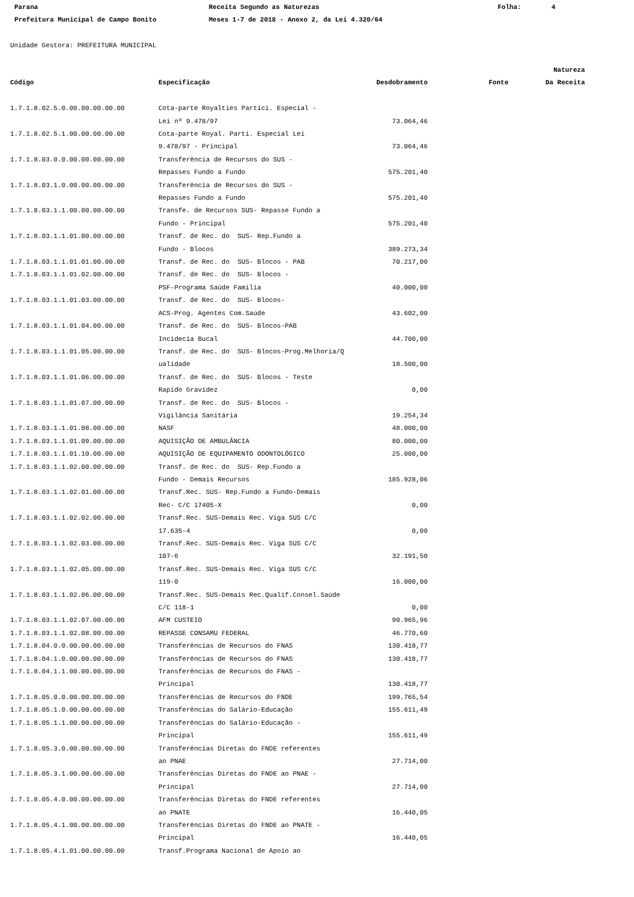Parana Receita Segundo as Naturezas Folha: 4
Prefeitura Municipal de Campo Bonito Meses 1-7 de 2018 - Anexo 2, da Lei 4.320/64
Unidade Gestora: PREFEITURA MUNICIPAL
| | | | | Natureza |
| --- | --- | --- | --- | --- |
| Código | Especificação | Desdobramento | Fonte | Da Receita |
| 1.7.1.8.02.5.0.00.00.00.00.00 | Cota-parte Royalties Partici. Especial - | | | |
| | Lei nº 9.478/97 | 73.064,46 | | |
| 1.7.1.8.02.5.1.00.00.00.00.00 | Cota-parte Royal. Parti. Especial Lei | | | |
| | 9.478/97 - Principal | 73.064,46 | | |
| 1.7.1.8.03.0.0.00.00.00.00.00 | Transferência de Recursos do SUS - | | | |
| | Repasses Fundo a Fundo | 575.201,40 | | |
| 1.7.1.8.03.1.0.00.00.00.00.00 | Transferência de Recursos do SUS - | | | |
| | Repasses Fundo a Fundo | 575.201,40 | | |
| 1.7.1.8.03.1.1.00.00.00.00.00 | Transfe. de Recursos SUS- Repasse Fundo a | | | |
| | Fundo - Principal | 575.201,40 | | |
| 1.7.1.8.03.1.1.01.00.00.00.00 | Transf. de Rec. do SUS- Rep.Fundo a | | | |
| | Fundo - Blocos | 389.273,34 | | |
| 1.7.1.8.03.1.1.01.01.00.00.00 | Transf. de Rec. do SUS- Blocos - PAB | 70.217,00 | | |
| 1.7.1.8.03.1.1.01.02.00.00.00 | Transf. de Rec. do SUS- Blocos - | | | |
| | PSF-Programa Saúde Familia | 40.000,00 | | |
| 1.7.1.8.03.1.1.01.03.00.00.00 | Transf. de Rec. do SUS- Blocos- | | | |
| | ACS-Prog. Agentes Com.Saúde | 43.602,00 | | |
| 1.7.1.8.03.1.1.01.04.00.00.00 | Transf. de Rec. do SUS- Blocos-PAB | | | |
| | Incidecia Bucal | 44.700,00 | | |
| 1.7.1.8.03.1.1.01.05.00.00.00 | Transf. de Rec. do SUS- Blocos-Prog.Melhoria/Q | | | |
| | ualidade | 18.500,00 | | |
| 1.7.1.8.03.1.1.01.06.00.00.00 | Transf. de Rec. do SUS- Blocos - Teste | | | |
| | Rapido Gravidez | 0,00 | | |
| 1.7.1.8.03.1.1.01.07.00.00.00 | Transf. de Rec. do SUS- Blocos - | | | |
| | Vigilância Sanitária | 19.254,34 | | |
| 1.7.1.8.03.1.1.01.08.00.00.00 | NASF | 48.000,00 | | |
| 1.7.1.8.03.1.1.01.09.00.00.00 | AQUISIÇÃO DE AMBULÂNCIA | 80.000,00 | | |
| 1.7.1.8.03.1.1.01.10.00.00.00 | AQUISIÇÃO DE EQUIPAMENTO ODONTOLÓGICO | 25.000,00 | | |
| 1.7.1.8.03.1.1.02.00.00.00.00 | Transf. de Rec. do SUS- Rep.Fundo a | | | |
| | Fundo - Demais Recursos | 185.928,06 | | |
| 1.7.1.8.03.1.1.02.01.00.00.00 | Transf.Rec. SUS- Rep.Fundo a Fundo-Demais | | | |
| | Rec- C/C 17405-X | 0,00 | | |
| 1.7.1.8.03.1.1.02.02.00.00.00 | Transf.Rec. SUS-Demais Rec. Viga SUS C/C | | | |
| | 17.635-4 | 0,00 | | |
| 1.7.1.8.03.1.1.02.03.00.00.00 | Transf.Rec. SUS-Demais Rec. Viga SUS C/C | | | |
| | 107-6 | 32.191,50 | | |
| 1.7.1.8.03.1.1.02.05.00.00.00 | Transf.Rec. SUS-Demais Rec. Viga SUS C/C | | | |
| | 119-0 | 16.000,00 | | |
| 1.7.1.8.03.1.1.02.06.00.00.00 | Transf.Rec. SUS-Demais Rec.Qualif.Consel.Saúde | | | |
| | C/C 118-1 | 0,00 | | |
| 1.7.1.8.03.1.1.02.07.00.00.00 | AFM CUSTEIO | 90.965,96 | | |
| 1.7.1.8.03.1.1.02.08.00.00.00 | REPASSE CONSAMU FEDERAL | 46.770,60 | | |
| 1.7.1.8.04.0.0.00.00.00.00.00 | Transferências de Recursos do FNAS | 130.418,77 | | |
| 1.7.1.8.04.1.0.00.00.00.00.00 | Transferências de Recursos do FNAS | 130.418,77 | | |
| 1.7.1.8.04.1.1.00.00.00.00.00 | Transferências de Recursos do FNAS - | | | |
| | Principal | 130.418,77 | | |
| 1.7.1.8.05.0.0.00.00.00.00.00 | Transferências de Recursos do FNDE | 199.765,54 | | |
| 1.7.1.8.05.1.0.00.00.00.00.00 | Transferências do Salário-Educação | 155.611,49 | | |
| 1.7.1.8.05.1.1.00.00.00.00.00 | Transferências do Salário-Educação - | | | |
| | Principal | 155.611,49 | | |
| 1.7.1.8.05.3.0.00.00.00.00.00 | Transferências Diretas do FNDE referentes | | | |
| | ao PNAE | 27.714,00 | | |
| 1.7.1.8.05.3.1.00.00.00.00.00 | Transferências Diretas do FNDE ao PNAE - | | | |
| | Principal | 27.714,00 | | |
| 1.7.1.8.05.4.0.00.00.00.00.00 | Transferências Diretas do FNDE referentes | | | |
| | ao PNATE | 16.440,05 | | |
| 1.7.1.8.05.4.1.00.00.00.00.00 | Transferências Diretas do FNDE ao PNATE - | | | |
| | Principal | 16.440,05 | | |
| 1.7.1.8.05.4.1.01.00.00.00.00 | Transf.Programa Nacional de Apoio ao | | | |